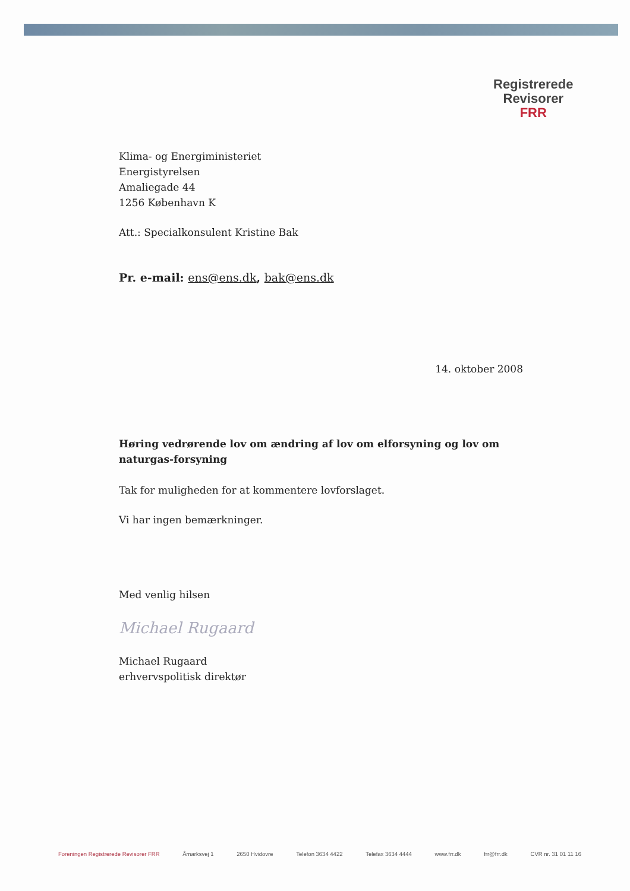Registrerede
Revisorer
FRR
Klima- og Energiministeriet
Energistyrelsen
Amaliegade 44
1256 København K
Att.: Specialkonsulent Kristine Bak
Pr. e-mail: ens@ens.dk, bak@ens.dk
14. oktober 2008
Høring vedrørende lov om ændring af lov om elforsyning og lov om naturgas-forsyning
Tak for muligheden for at kommentere lovforslaget.
Vi har ingen bemærkninger.
Med venlig hilsen
Michael Rugaard
Michael Rugaard
erhvervspolitisk direktør
Foreningen Registrerede Revisorer FRR Åmarksvej 1 2650 Hvidovre Telefon 3634 4422 Telefax 3634 4444 www.frr.dk frr@frr.dk CVR nr. 31 01 11 16